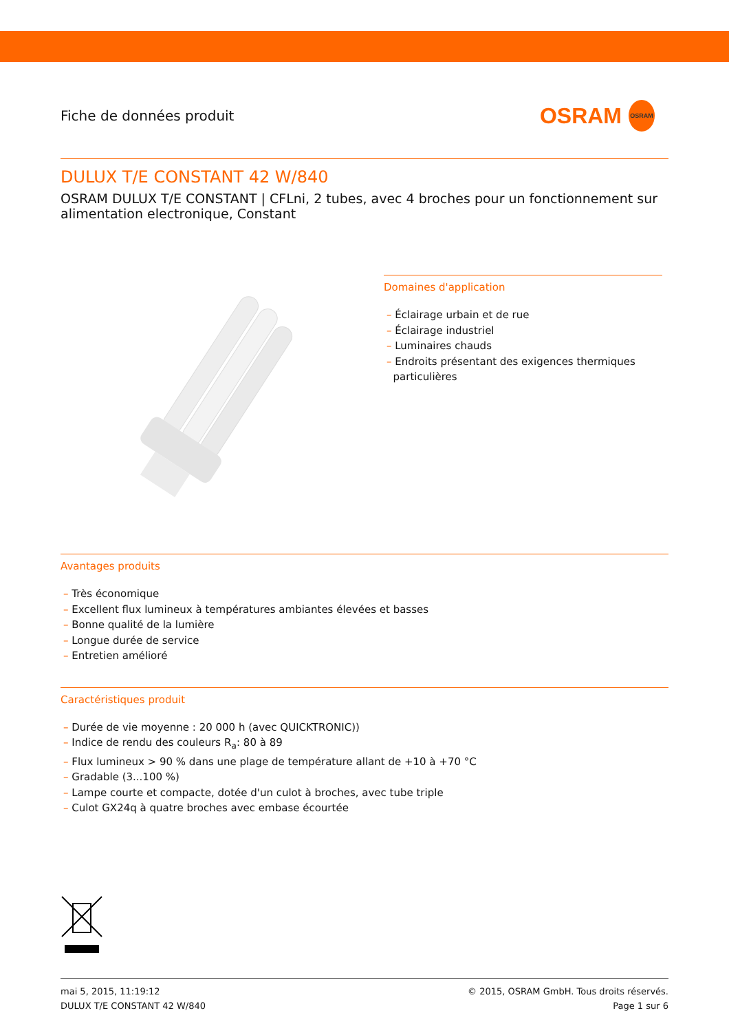Fiche de données produit
OSRAM OSRAM
DULUX T/E CONSTANT 42 W/840
OSRAM DULUX T/E CONSTANT | CFLni, 2 tubes, avec 4 broches pour un fonctionnement sur alimentation electronique, Constant
Domaines d'application
– Éclairage urbain et de rue
– Éclairage industriel
– Luminaires chauds
– Endroits présentant des exigences thermiques
particulières
Avantages produits
– Très économique
– Excellent flux lumineux à températures ambiantes élevées et basses
– Bonne qualité de la lumière
– Longue durée de service
– Entretien amélioré
Caractéristiques produit
– Durée de vie moyenne : 20 000 h (avec QUICKTRONIC))
– Indice de rendu des couleurs R<sub>a</sub>: 80 à 89
– Flux lumineux > 90 % dans une plage de température allant de +10 à +70 °C
– Gradable (3...100 %)
– Lampe courte et compacte, dotée d'un culot à broches, avec tube triple
– Culot GX24q à quatre broches avec embase écourtée
mai 5, 2015, 11:19:12
DULUX T/E CONSTANT 42 W/840
© 2015, OSRAM GmbH. Tous droits réservés.
Page 1 sur 6